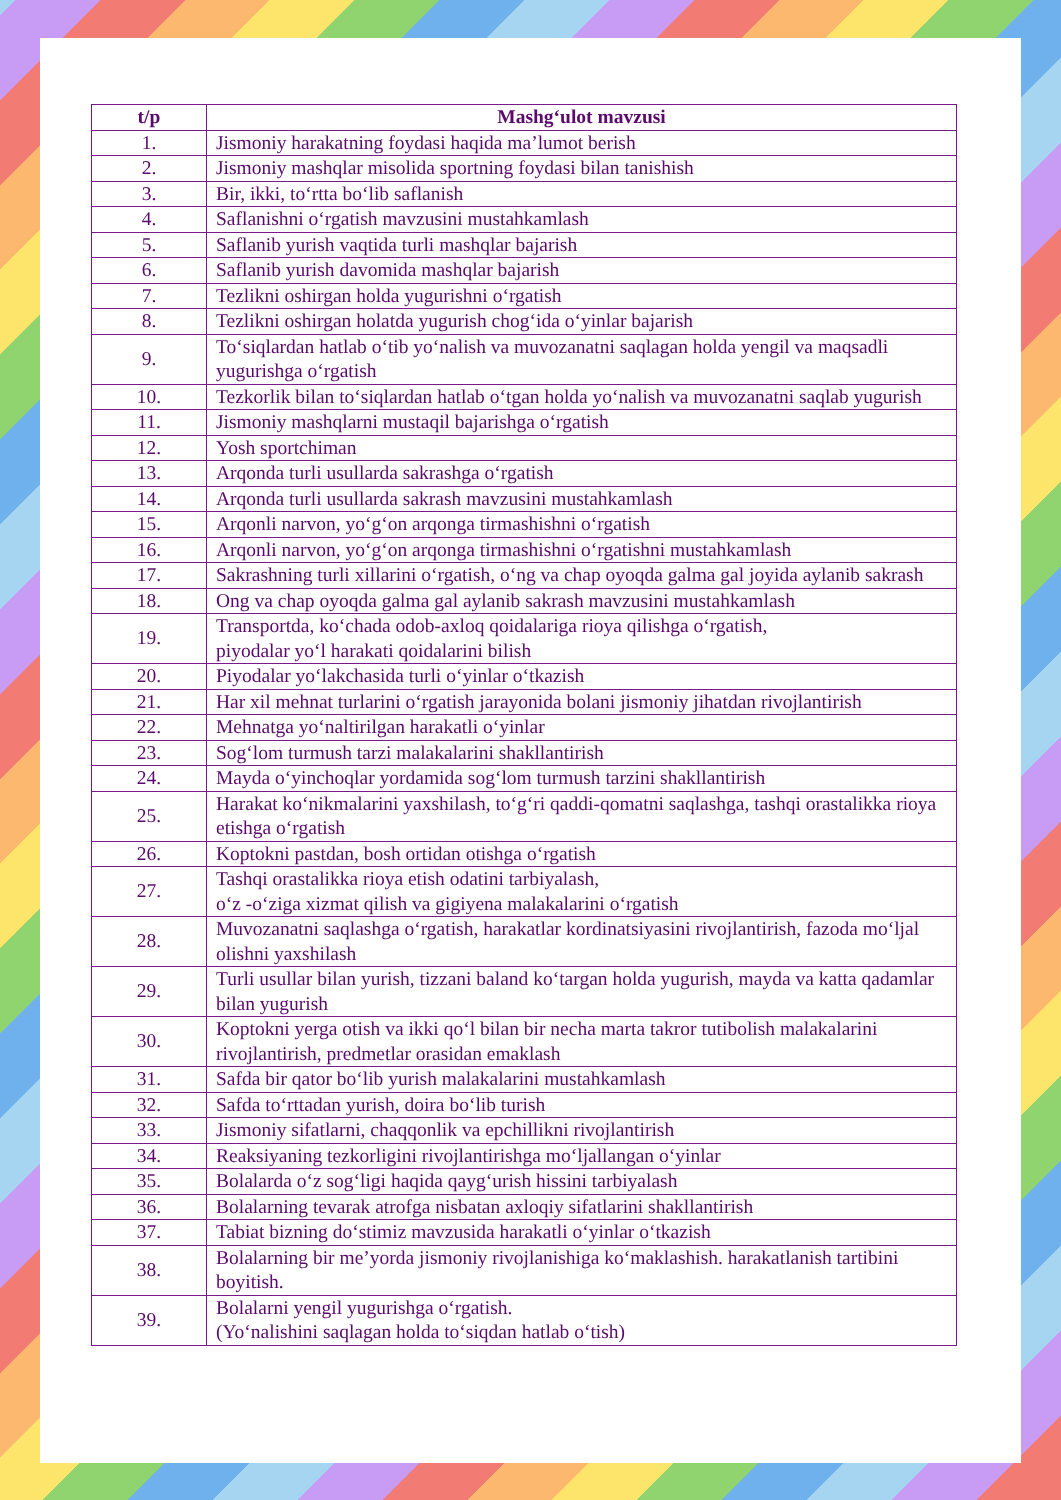| t/p | Mashg‘ulot mavzusi |
| --- | --- |
| 1. | Jismoniy harakatning foydasi haqida ma’lumot berish |
| 2. | Jismoniy mashqlar misolida sportning foydasi bilan tanishish |
| 3. | Bir, ikki, to‘rtta bo‘lib saflanish |
| 4. | Saflanishni o‘rgatish mavzusini mustahkamlash |
| 5. | Saflanib yurish vaqtida turli mashqlar bajarish |
| 6. | Saflanib yurish davomida mashqlar bajarish |
| 7. | Tezlikni oshirgan holda yugurishni o‘rgatish |
| 8. | Tezlikni oshirgan holatda yugurish chog‘ida o‘yinlar bajarish |
| 9. | To‘siqlardan hatlab o‘tib yo‘nalish va muvozanatni saqlagan holda yengil va maqsadli yugurishga o‘rgatish |
| 10. | Tezkorlik bilan to‘siqlardan hatlab o‘tgan holda yo‘nalish va muvozanatni saqlab yugurish |
| 11. | Jismoniy mashqlarni mustaqil bajarishga o‘rgatish |
| 12. | Yosh sportchiman |
| 13. | Arqonda turli usullarda sakrashga o‘rgatish |
| 14. | Arqonda turli usullarda sakrash mavzusini mustahkamlash |
| 15. | Arqonli narvon, yo‘g‘on arqonga tirmashishni o‘rgatish |
| 16. | Arqonli narvon, yo‘g‘on arqonga tirmashishni o‘rgatishni mustahkamlash |
| 17. | Sakrashning turli xillarini o‘rgatish, o‘ng va chap oyoqda galma gal joyida aylanib sakrash |
| 18. | Ong va chap oyoqda galma gal aylanib sakrash mavzusini mustahkamlash |
| 19. | Transportda, ko‘chada odob-axloq qoidalariga rioya qilishga o‘rgatish, piyodalar yo‘l harakati qoidalarini bilish |
| 20. | Piyodalar yo‘lakchasida turli o‘yinlar o‘tkazish |
| 21. | Har xil mehnat turlarini o‘rgatish jarayonida bolani jismoniy jihatdan rivojlantirish |
| 22. | Mehnatga yo‘naltirilgan harakatli o‘yinlar |
| 23. | Sog‘lom turmush tarzi malakalarini shakllantirish |
| 24. | Mayda o‘yinchoqlar yordamida sog‘lom turmush tarzini shakllantirish |
| 25. | Harakat ko‘nikmalarini yaxshilash, to‘g‘ri qaddi-qomatni saqlashga, tashqi orastalikka rioya etishga o‘rgatish |
| 26. | Koptokni pastdan, bosh ortidan otishga o‘rgatish |
| 27. | Tashqi orastalikka rioya etish odatini tarbiyalash, o‘z -o‘ziga xizmat qilish va gigiyena malakalarini o‘rgatish |
| 28. | Muvozanatni saqlashga o‘rgatish, harakatlar kordinatsiyasini rivojlantirish, fazoda mo‘ljal olishni yaxshilash |
| 29. | Turli usullar bilan yurish, tizzani baland ko‘targan holda yugurish, mayda va katta qadamlar bilan yugurish |
| 30. | Koptokni yerga otish va ikki qo‘l bilan bir necha marta takror tutibolish malakalarini rivojlantirish, predmetlar orasidan emaklash |
| 31. | Safda bir qator bo‘lib yurish malakalarini mustahkamlash |
| 32. | Safda to‘rttadan yurish, doira bo‘lib turish |
| 33. | Jismoniy sifatlarni, chaqqonlik va epchillikni rivojlantirish |
| 34. | Reaksiyaning tezkorligini rivojlantirishga mo‘ljallangan o‘yinlar |
| 35. | Bolalarda o‘z sog‘ligi haqida qayg‘urish hissini tarbiyalash |
| 36. | Bolalarning tevarak atrofga nisbatan axloqiy sifatlarini shakllantirish |
| 37. | Tabiat bizning do‘stimiz mavzusida harakatli o‘yinlar o‘tkazish |
| 38. | Bolalarning bir me’yorda jismoniy rivojlanishiga ko‘maklashish. harakatlanish tartibini boyitish. |
| 39. | Bolalarni yengil yugurishga o‘rgatish. (Yo‘nalishini saqlagan holda to‘siqdan hatlab o‘tish) |